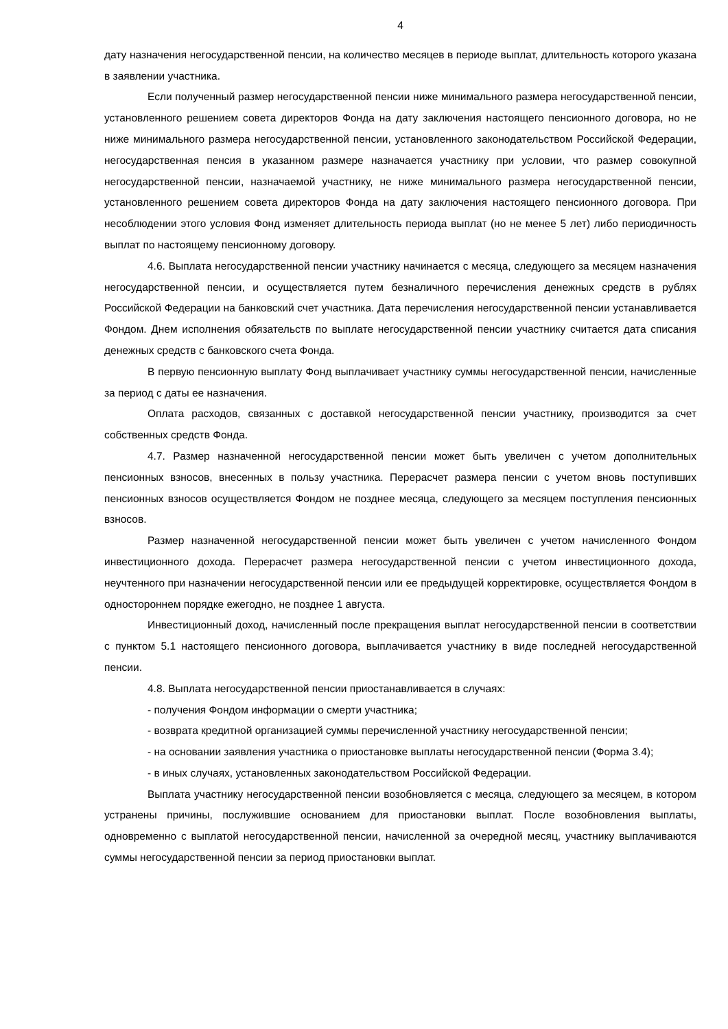4
дату назначения негосударственной пенсии, на количество месяцев в периоде выплат, длительность которого указана в заявлении участника.
Если полученный размер негосударственной пенсии ниже минимального размера негосударственной пенсии, установленного решением совета директоров Фонда на дату заключения настоящего пенсионного договора, но не ниже минимального размера негосударственной пенсии, установленного законодательством Российской Федерации, негосударственная пенсия в указанном размере назначается участнику при условии, что размер совокупной негосударственной пенсии, назначаемой участнику, не ниже минимального размера негосударственной пенсии, установленного решением совета директоров Фонда на дату заключения настоящего пенсионного договора. При несоблюдении этого условия Фонд изменяет длительность периода выплат (но не менее 5 лет) либо периодичность выплат по настоящему пенсионному договору.
4.6. Выплата негосударственной пенсии участнику начинается с месяца, следующего за месяцем назначения негосударственной пенсии, и осуществляется путем безналичного перечисления денежных средств в рублях Российской Федерации на банковский счет участника. Дата перечисления негосударственной пенсии устанавливается Фондом. Днем исполнения обязательств по выплате негосударственной пенсии участнику считается дата списания денежных средств с банковского счета Фонда.
В первую пенсионную выплату Фонд выплачивает участнику суммы негосударственной пенсии, начисленные за период с даты ее назначения.
Оплата расходов, связанных с доставкой негосударственной пенсии участнику, производится за счет собственных средств Фонда.
4.7. Размер назначенной негосударственной пенсии может быть увеличен с учетом дополнительных пенсионных взносов, внесенных в пользу участника. Перерасчет размера пенсии с учетом вновь поступивших пенсионных взносов осуществляется Фондом не позднее месяца, следующего за месяцем поступления пенсионных взносов.
Размер назначенной негосударственной пенсии может быть увеличен с учетом начисленного Фондом инвестиционного дохода. Перерасчет размера негосударственной пенсии с учетом инвестиционного дохода, неучтенного при назначении негосударственной пенсии или ее предыдущей корректировке, осуществляется Фондом в одностороннем порядке ежегодно, не позднее 1 августа.
Инвестиционный доход, начисленный после прекращения выплат негосударственной пенсии в соответствии с пунктом 5.1 настоящего пенсионного договора, выплачивается участнику в виде последней негосударственной пенсии.
4.8. Выплата негосударственной пенсии приостанавливается в случаях:
- получения Фондом информации о смерти участника;
- возврата кредитной организацией суммы перечисленной участнику негосударственной пенсии;
- на основании заявления участника о приостановке выплаты негосударственной пенсии (Форма 3.4);
- в иных случаях, установленных законодательством Российской Федерации.
Выплата участнику негосударственной пенсии возобновляется с месяца, следующего за месяцем, в котором устранены причины, послужившие основанием для приостановки выплат. После возобновления выплаты, одновременно с выплатой негосударственной пенсии, начисленной за очередной месяц, участнику выплачиваются суммы негосударственной пенсии за период приостановки выплат.